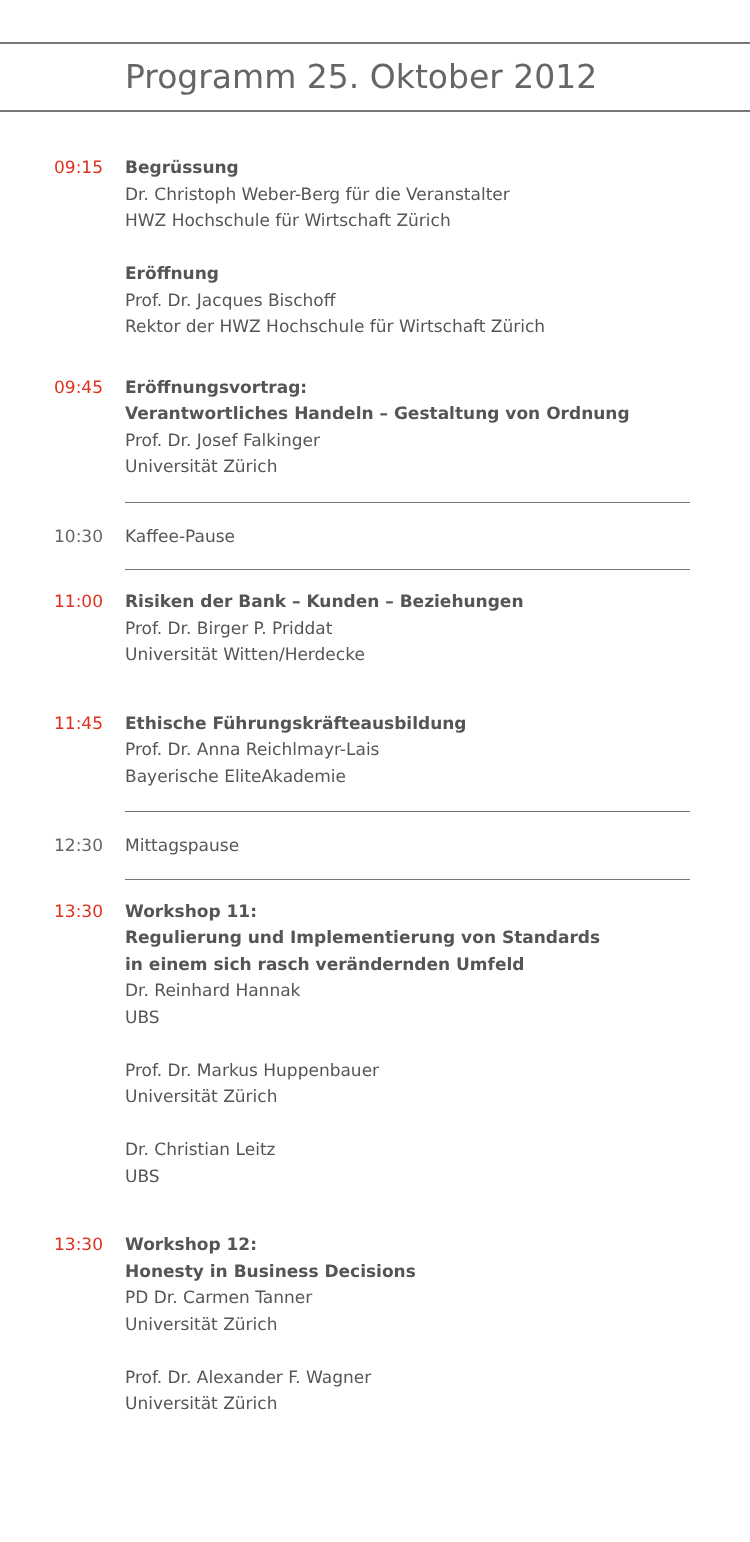Programm 25. Oktober 2012
09:15 Begrüssung
Dr. Christoph Weber-Berg für die Veranstalter
HWZ Hochschule für Wirtschaft Zürich
Eröffnung
Prof. Dr. Jacques Bischoff
Rektor der HWZ Hochschule für Wirtschaft Zürich
09:45 Eröffnungsvortrag:
Verantwortliches Handeln – Gestaltung von Ordnung
Prof. Dr. Josef Falkinger
Universität Zürich
10:30 Kaffee-Pause
11:00 Risiken der Bank – Kunden – Beziehungen
Prof. Dr. Birger P. Priddat
Universität Witten/Herdecke
11:45 Ethische Führungskräfteausbildung
Prof. Dr. Anna Reichlmayr-Lais
Bayerische EliteAkademie
12:30 Mittagspause
13:30 Workshop 11:
Regulierung und Implementierung von Standards
in einem sich rasch verändernden Umfeld
Dr. Reinhard Hannak
UBS
Prof. Dr. Markus Huppenbauer
Universität Zürich
Dr. Christian Leitz
UBS
13:30 Workshop 12:
Honesty in Business Decisions
PD Dr. Carmen Tanner
Universität Zürich
Prof. Dr. Alexander F. Wagner
Universität Zürich